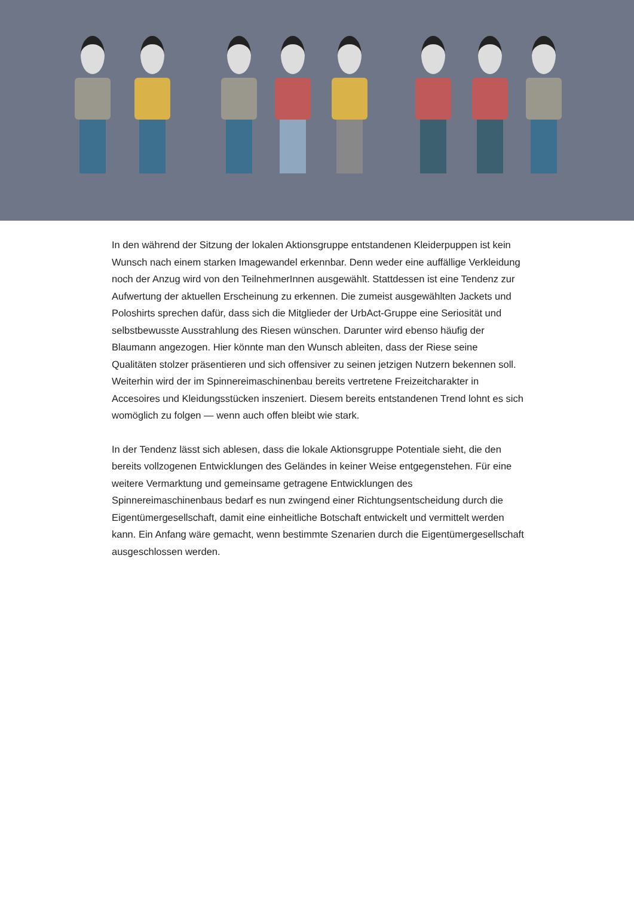In den während der Sitzung der lokalen Aktionsgruppe entstandenen Kleiderpuppen ist kein Wunsch nach einem starken Imagewandel erkennbar. Denn weder eine auffällige Verkleidung noch der Anzug wird von den TeilnehmerInnen ausgewählt. Stattdessen ist eine Tendenz zur Aufwertung der aktuellen Erscheinung zu erkennen. Die zumeist ausgewählten Jackets und Poloshirts sprechen dafür, dass sich die Mitglieder der UrbAct-Gruppe eine Seriosität und selbstbewusste Ausstrahlung des Riesen wünschen. Darunter wird ebenso häufig der Blaumann angezogen. Hier könnte man den Wunsch ableiten, dass der Riese seine Qualitäten stolzer präsentieren und sich offensiver zu seinen jetzigen Nutzern bekennen soll. Weiterhin wird der im Spinnereimaschinenbau bereits vertretene Freizeitcharakter in Accesoires und Kleidungsstücken inszeniert. Diesem bereits entstandenen Trend lohnt es sich womöglich zu folgen — wenn auch offen bleibt wie stark.
In der Tendenz lässt sich ablesen, dass die lokale Aktionsgruppe Potentiale sieht, die den bereits vollzogenen Entwicklungen des Geländes in keiner Weise entgegenstehen. Für eine weitere Vermarktung und gemeinsame getragene Entwicklungen des Spinnereimaschinenbaus bedarf es nun zwingend einer Richtungsentscheidung durch die Eigentümergesellschaft, damit eine einheitliche Botschaft entwickelt und vermittelt werden kann. Ein Anfang wäre gemacht, wenn bestimmte Szenarien durch die Eigentümergesellschaft ausgeschlossen werden.